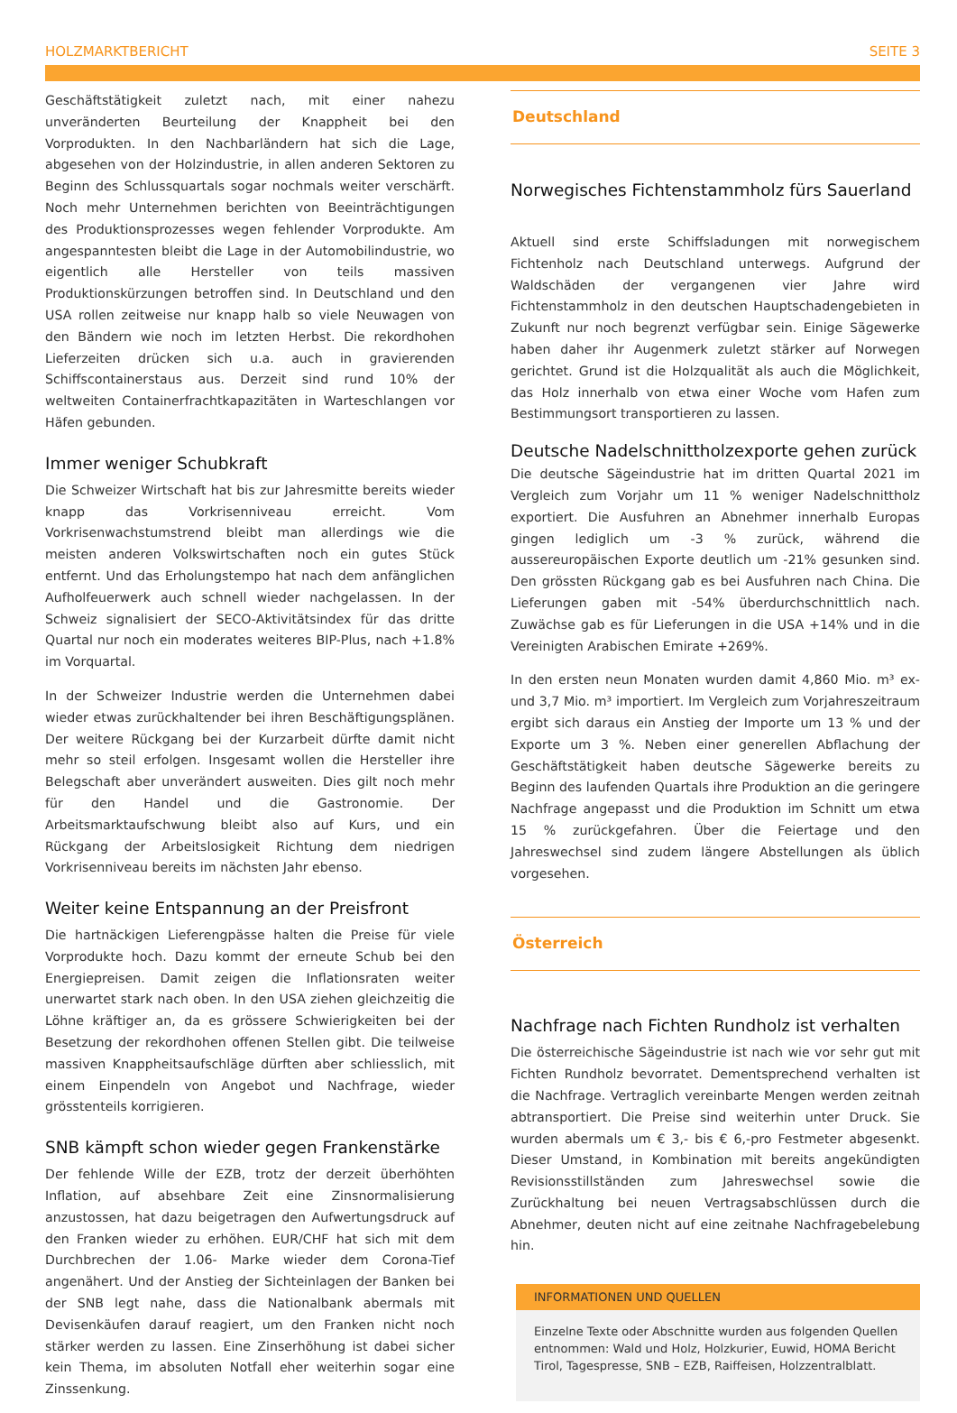HOLZMARKTBERICHT SEITE 3
Geschäftstätigkeit zuletzt nach, mit einer nahezu unveränderten Beurteilung der Knappheit bei den Vorprodukten. In den Nachbarländern hat sich die Lage, abgesehen von der Holzindustrie, in allen anderen Sektoren zu Beginn des Schlussquartals sogar nochmals weiter verschärft. Noch mehr Unternehmen berichten von Beeinträchtigungen des Produktionsprozesses wegen fehlender Vorprodukte. Am angespanntesten bleibt die Lage in der Automobilindustrie, wo eigentlich alle Hersteller von teils massiven Produktionskürzungen betroffen sind. In Deutschland und den USA rollen zeitweise nur knapp halb so viele Neuwagen von den Bändern wie noch im letzten Herbst. Die rekordhohen Lieferzeiten drücken sich u.a. auch in gravierenden Schiffscontainerstaus aus. Derzeit sind rund 10% der weltweiten Containerfrachtkapazitäten in Warteschlangen vor Häfen gebunden.
Immer weniger Schubkraft
Die Schweizer Wirtschaft hat bis zur Jahresmitte bereits wieder knapp das Vorkrisenniveau erreicht. Vom Vorkrisenwachstumstrend bleibt man allerdings wie die meisten anderen Volkswirtschaften noch ein gutes Stück entfernt. Und das Erholungstempo hat nach dem anfänglichen Aufholfeuerwerk auch schnell wieder nachgelassen. In der Schweiz signalisiert der SECO-Aktivitätsindex für das dritte Quartal nur noch ein moderates weiteres BIP-Plus, nach +1.8% im Vorquartal.
In der Schweizer Industrie werden die Unternehmen dabei wieder etwas zurückhaltender bei ihren Beschäftigungsplänen. Der weitere Rückgang bei der Kurzarbeit dürfte damit nicht mehr so steil erfolgen. Insgesamt wollen die Hersteller ihre Belegschaft aber unverändert ausweiten. Dies gilt noch mehr für den Handel und die Gastronomie. Der Arbeitsmarktaufschwung bleibt also auf Kurs, und ein Rückgang der Arbeitslosigkeit Richtung dem niedrigen Vorkrisenniveau bereits im nächsten Jahr ebenso.
Weiter keine Entspannung an der Preisfront
Die hartnäckigen Lieferengpässe halten die Preise für viele Vorprodukte hoch. Dazu kommt der erneute Schub bei den Energiepreisen. Damit zeigen die Inflationsraten weiter unerwartet stark nach oben. In den USA ziehen gleichzeitig die Löhne kräftiger an, da es grössere Schwierigkeiten bei der Besetzung der rekordhohen offenen Stellen gibt. Die teilweise massiven Knappheitsaufschläge dürften aber schliesslich, mit einem Einpendeln von Angebot und Nachfrage, wieder grösstenteils korrigieren.
SNB kämpft schon wieder gegen Frankenstärke
Der fehlende Wille der EZB, trotz der derzeit überhöhten Inflation, auf absehbare Zeit eine Zinsnormalisierung anzustossen, hat dazu beigetragen den Aufwertungsdruck auf den Franken wieder zu erhöhen. EUR/CHF hat sich mit dem Durchbrechen der 1.06- Marke wieder dem Corona-Tief angenähert. Und der Anstieg der Sichteinlagen der Banken bei der SNB legt nahe, dass die Nationalbank abermals mit Devisenkäufen darauf reagiert, um den Franken nicht noch stärker werden zu lassen. Eine Zinserhöhung ist dabei sicher kein Thema, im absoluten Notfall eher weiterhin sogar eine Zinssenkung.
Deutschland
Norwegisches Fichtenstammholz fürs Sauerland
Aktuell sind erste Schiffsladungen mit norwegischem Fichtenholz nach Deutschland unterwegs. Aufgrund der Waldschäden der vergangenen vier Jahre wird Fichtenstammholz in den deutschen Hauptschadengebieten in Zukunft nur noch begrenzt verfügbar sein. Einige Sägewerke haben daher ihr Augenmerk zuletzt stärker auf Norwegen gerichtet. Grund ist die Holzqualität als auch die Möglichkeit, das Holz innerhalb von etwa einer Woche vom Hafen zum Bestimmungsort transportieren zu lassen.
Deutsche Nadelschnittholzexporte gehen zurück
Die deutsche Sägeindustrie hat im dritten Quartal 2021 im Vergleich zum Vorjahr um 11 % weniger Nadelschnittholz exportiert. Die Ausfuhren an Abnehmer innerhalb Europas gingen lediglich um -3 % zurück, während die aussereuropäischen Exporte deutlich um -21% gesunken sind. Den grössten Rückgang gab es bei Ausfuhren nach China. Die Lieferungen gaben mit -54% überdurchschnittlich nach. Zuwächse gab es für Lieferungen in die USA +14% und in die Vereinigten Arabischen Emirate +269%.
In den ersten neun Monaten wurden damit 4,860 Mio. m³ ex- und 3,7 Mio. m³ importiert. Im Vergleich zum Vorjahreszeitraum ergibt sich daraus ein Anstieg der Importe um 13 % und der Exporte um 3 %. Neben einer generellen Abflachung der Geschäftstätigkeit haben deutsche Sägewerke bereits zu Beginn des laufenden Quartals ihre Produktion an die geringere Nachfrage angepasst und die Produktion im Schnitt um etwa 15 % zurückgefahren. Über die Feiertage und den Jahreswechsel sind zudem längere Abstellungen als üblich vorgesehen.
Österreich
Nachfrage nach Fichten Rundholz ist verhalten
Die österreichische Sägeindustrie ist nach wie vor sehr gut mit Fichten Rundholz bevorratet. Dementsprechend verhalten ist die Nachfrage. Vertraglich vereinbarte Mengen werden zeitnah abtransportiert. Die Preise sind weiterhin unter Druck. Sie wurden abermals um € 3,- bis € 6,-pro Festmeter abgesenkt. Dieser Umstand, in Kombination mit bereits angekündigten Revisionsstillständen zum Jahreswechsel sowie die Zurückhaltung bei neuen Vertragsabschlüssen durch die Abnehmer, deuten nicht auf eine zeitnahe Nachfragebelebung hin.
INFORMATIONEN UND QUELLEN
Einzelne Texte oder Abschnitte wurden aus folgenden Quellen entnommen: Wald und Holz, Holzkurier, Euwid, HOMA Bericht Tirol, Tagespresse, SNB – EZB, Raiffeisen, Holzzentralblatt.